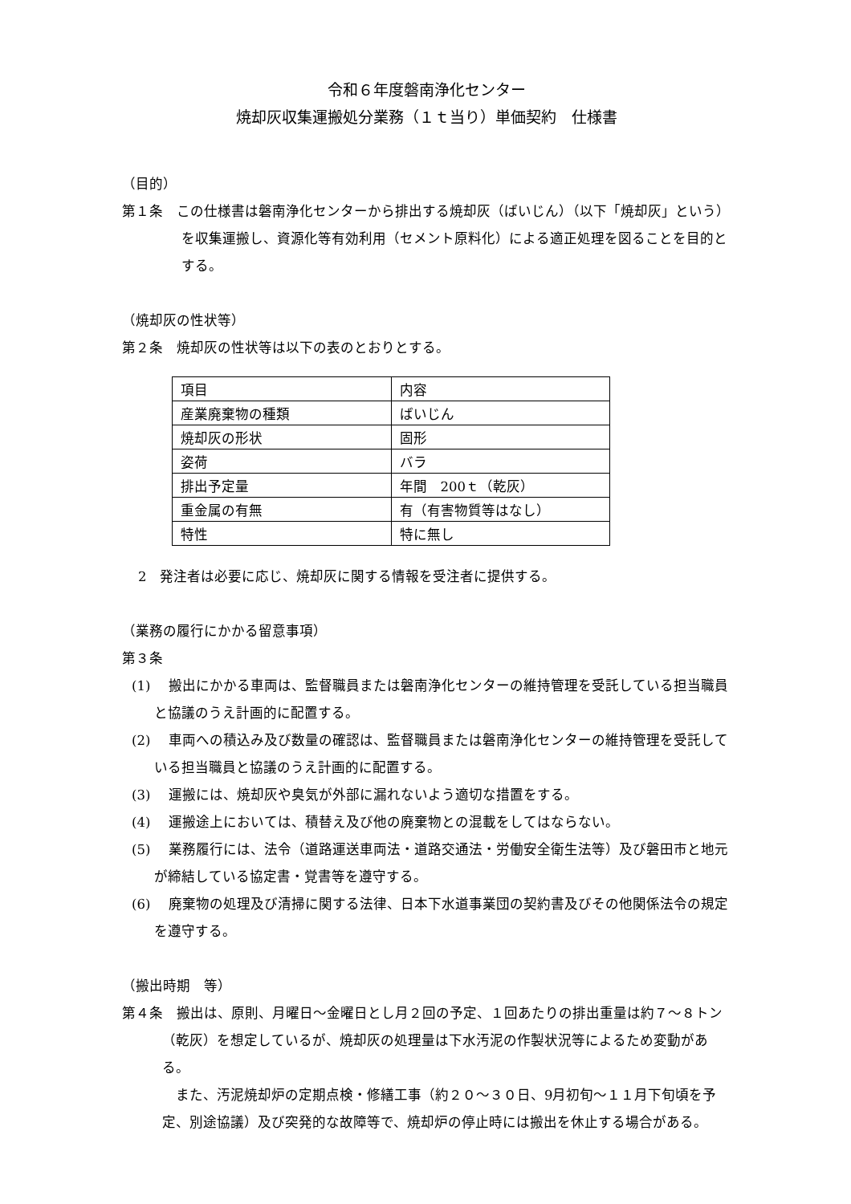令和６年度磐南浄化センター
焼却灰収集運搬処分業務（１ｔ当り）単価契約　仕様書
（目的）
第１条　この仕様書は磐南浄化センターから排出する焼却灰（ばいじん）（以下「焼却灰」という）を収集運搬し、資源化等有効利用（セメント原料化）による適正処理を図ることを目的とする。
（焼却灰の性状等）
第２条　焼却灰の性状等は以下の表のとおりとする。
| 項目 | 内容 |
| 産業廃棄物の種類 | ばいじん |
| 焼却灰の形状 | 固形 |
| 姿荷 | バラ |
| 排出予定量 | 年間 200ｔ（乾灰） |
| 重金属の有無 | 有（有害物質等はなし） |
| 特性 | 特に無し |
2　発注者は必要に応じ、焼却灰に関する情報を受注者に提供する。
（業務の履行にかかる留意事項）
第３条
(1)　 搬出にかかる車両は、監督職員または磐南浄化センターの維持管理を受託している担当職員と協議のうえ計画的に配置する。
(2)　 車両への積込み及び数量の確認は、監督職員または磐南浄化センターの維持管理を受託している担当職員と協議のうえ計画的に配置する。
(3)　 運搬には、焼却灰や臭気が外部に漏れないよう適切な措置をする。
(4)　 運搬途上においては、積替え及び他の廃棄物との混載をしてはならない。
(5)　 業務履行には、法令（道路運送車両法・道路交通法・労働安全衛生法等）及び磐田市と地元が締結している協定書・覚書等を遵守する。
(6)　 廃棄物の処理及び清掃に関する法律、日本下水道事業団の契約書及びその他関係法令の規定を遵守する。
（搬出時期　等）
第４条　搬出は、原則、月曜日～金曜日とし月２回の予定、１回あたりの排出重量は約７～８トン（乾灰）を想定しているが、焼却灰の処理量は下水汚泥の作製状況等によるため変動がある。
また、汚泥焼却炉の定期点検・修繕工事（約２０～３０日、9月初旬～１１月下旬頃を予定、別途協議）及び突発的な故障等で、焼却炉の停止時には搬出を休止する場合がある。